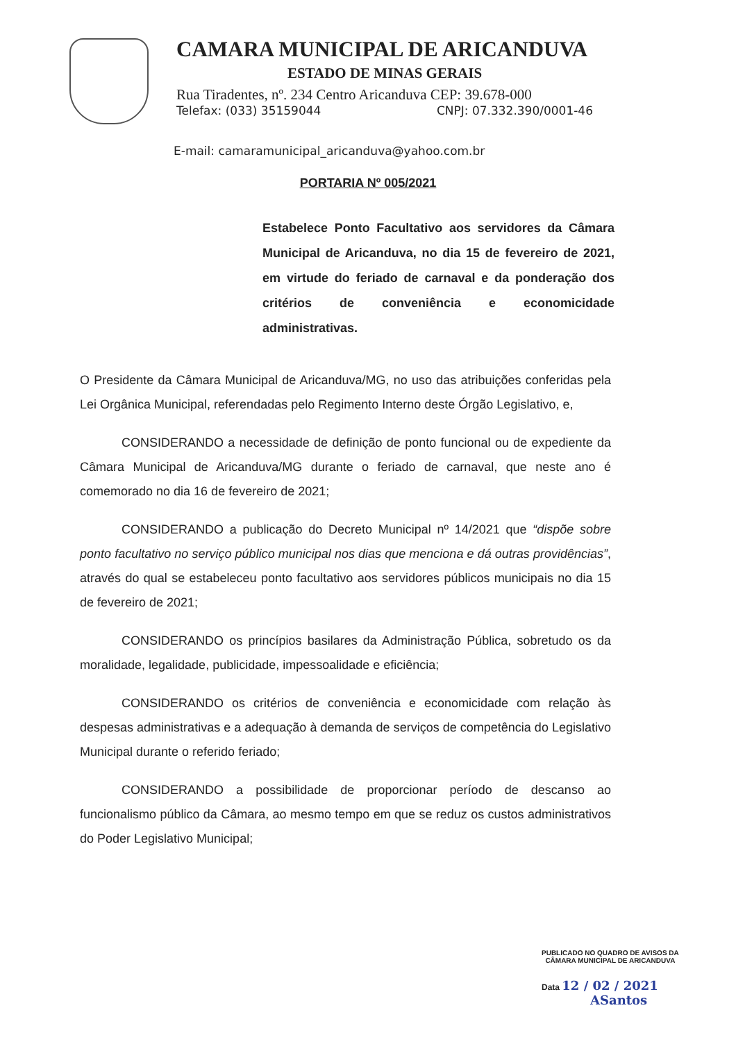CAMARA MUNICIPAL DE ARICANDUVA
ESTADO DE MINAS GERAIS
Rua Tiradentes, nº. 234 Centro Aricanduva CEP: 39.678-000
Telefax: (033) 35159044 CNPJ: 07.332.390/0001-46
E-mail: camaramunicipal_aricanduva@yahoo.com.br
PORTARIA Nº 005/2021
Estabelece Ponto Facultativo aos servidores da Câmara Municipal de Aricanduva, no dia 15 de fevereiro de 2021, em virtude do feriado de carnaval e da ponderação dos critérios de conveniência e economicidade administrativas.
O Presidente da Câmara Municipal de Aricanduva/MG, no uso das atribuições conferidas pela Lei Orgânica Municipal, referendadas pelo Regimento Interno deste Órgão Legislativo, e,
CONSIDERANDO a necessidade de definição de ponto funcional ou de expediente da Câmara Municipal de Aricanduva/MG durante o feriado de carnaval, que neste ano é comemorado no dia 16 de fevereiro de 2021;
CONSIDERANDO a publicação do Decreto Municipal nº 14/2021 que “dispõe sobre ponto facultativo no serviço público municipal nos dias que menciona e dá outras providências”, através do qual se estabeleceu ponto facultativo aos servidores públicos municipais no dia 15 de fevereiro de 2021;
CONSIDERANDO os princípios basilares da Administração Pública, sobretudo os da moralidade, legalidade, publicidade, impessoalidade e eficiência;
CONSIDERANDO os critérios de conveniência e economicidade com relação às despesas administrativas e a adequação à demanda de serviços de competência do Legislativo Municipal durante o referido feriado;
CONSIDERANDO a possibilidade de proporcionar período de descanso ao funcionalismo público da Câmara, ao mesmo tempo em que se reduz os custos administrativos do Poder Legislativo Municipal;
PUBLICADO NO QUADRO DE AVISOS DA
CÂMARA MUNICIPAL DE ARICANDUVA
Data 12 / 02 / 2021
ASantos